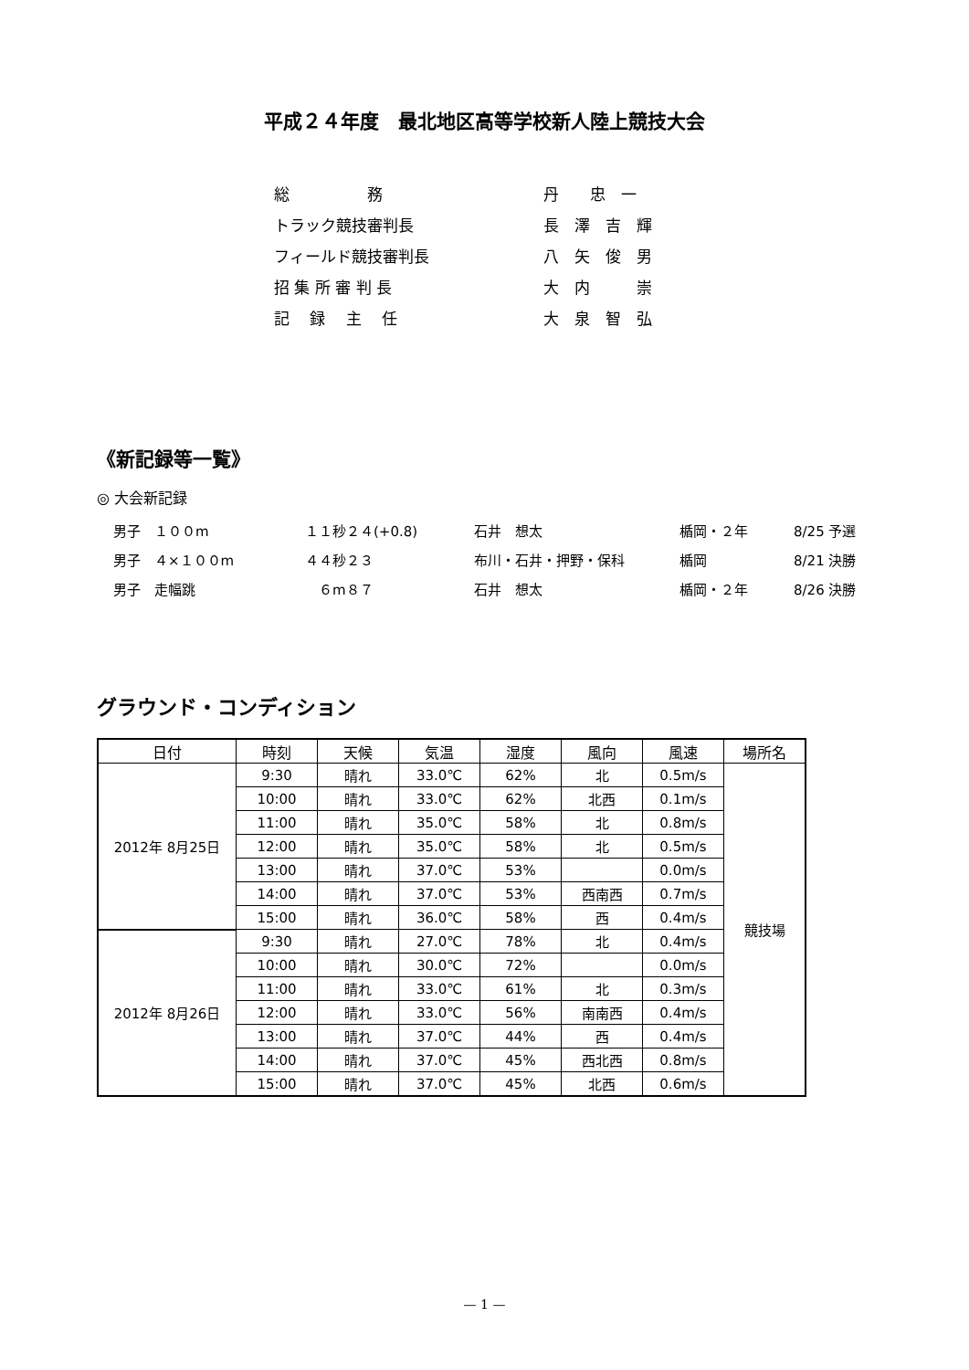平成２４年度　最北地区高等学校新人陸上競技大会
| 総 務 | | 丹 忠 一 |
| トラック競技審判長 | | 長 澤 吉 輝 |
| フィールド競技審判長 | | 八 矢 俊 男 |
| 招 集 所 審 判 長 | | 大 内 崇 |
| 記 録 主 任 | | 大 泉 智 弘 |
《新記録等一覧》
◎ 大会新記録
| 男子 １００m | １１秒２４(+0.8) | 石井 想太 | 楯岡・２年 | 8/25 予選 |
| 男子 ４×１００m | ４４秒２３ | 布川・石井・押野・保科 | 楯岡 | 8/21 決勝 |
| 男子 走幅跳 | ６m８７ | 石井 想太 | 楯岡・２年 | 8/26 決勝 |
グラウンド・コンディション
| 日付 | 時刻 | 天候 | 気温 | 湿度 | 風向 | 風速 | 場所名 |
| --- | --- | --- | --- | --- | --- | --- | --- |
| 2012年 8月25日 | 9:30 | 晴れ | 33.0℃ | 62% | 北 | 0.5m/s | 競技場 |
| | 10:00 | 晴れ | 33.0℃ | 62% | 北西 | 0.1m/s | |
| | 11:00 | 晴れ | 35.0℃ | 58% | 北 | 0.8m/s | |
| | 12:00 | 晴れ | 35.0℃ | 58% | 北 | 0.5m/s | |
| | 13:00 | 晴れ | 37.0℃ | 53% | | 0.0m/s | |
| | 14:00 | 晴れ | 37.0℃ | 53% | 西南西 | 0.7m/s | |
| | 15:00 | 晴れ | 36.0℃ | 58% | 西 | 0.4m/s | |
| 2012年 8月26日 | 9:30 | 晴れ | 27.0℃ | 78% | 北 | 0.4m/s | |
| | 10:00 | 晴れ | 30.0℃ | 72% | | 0.0m/s | |
| | 11:00 | 晴れ | 33.0℃ | 61% | 北 | 0.3m/s | |
| | 12:00 | 晴れ | 33.0℃ | 56% | 南南西 | 0.4m/s | |
| | 13:00 | 晴れ | 37.0℃ | 44% | 西 | 0.4m/s | |
| | 14:00 | 晴れ | 37.0℃ | 45% | 西北西 | 0.8m/s | |
| | 15:00 | 晴れ | 37.0℃ | 45% | 北西 | 0.6m/s | |
— 1 —